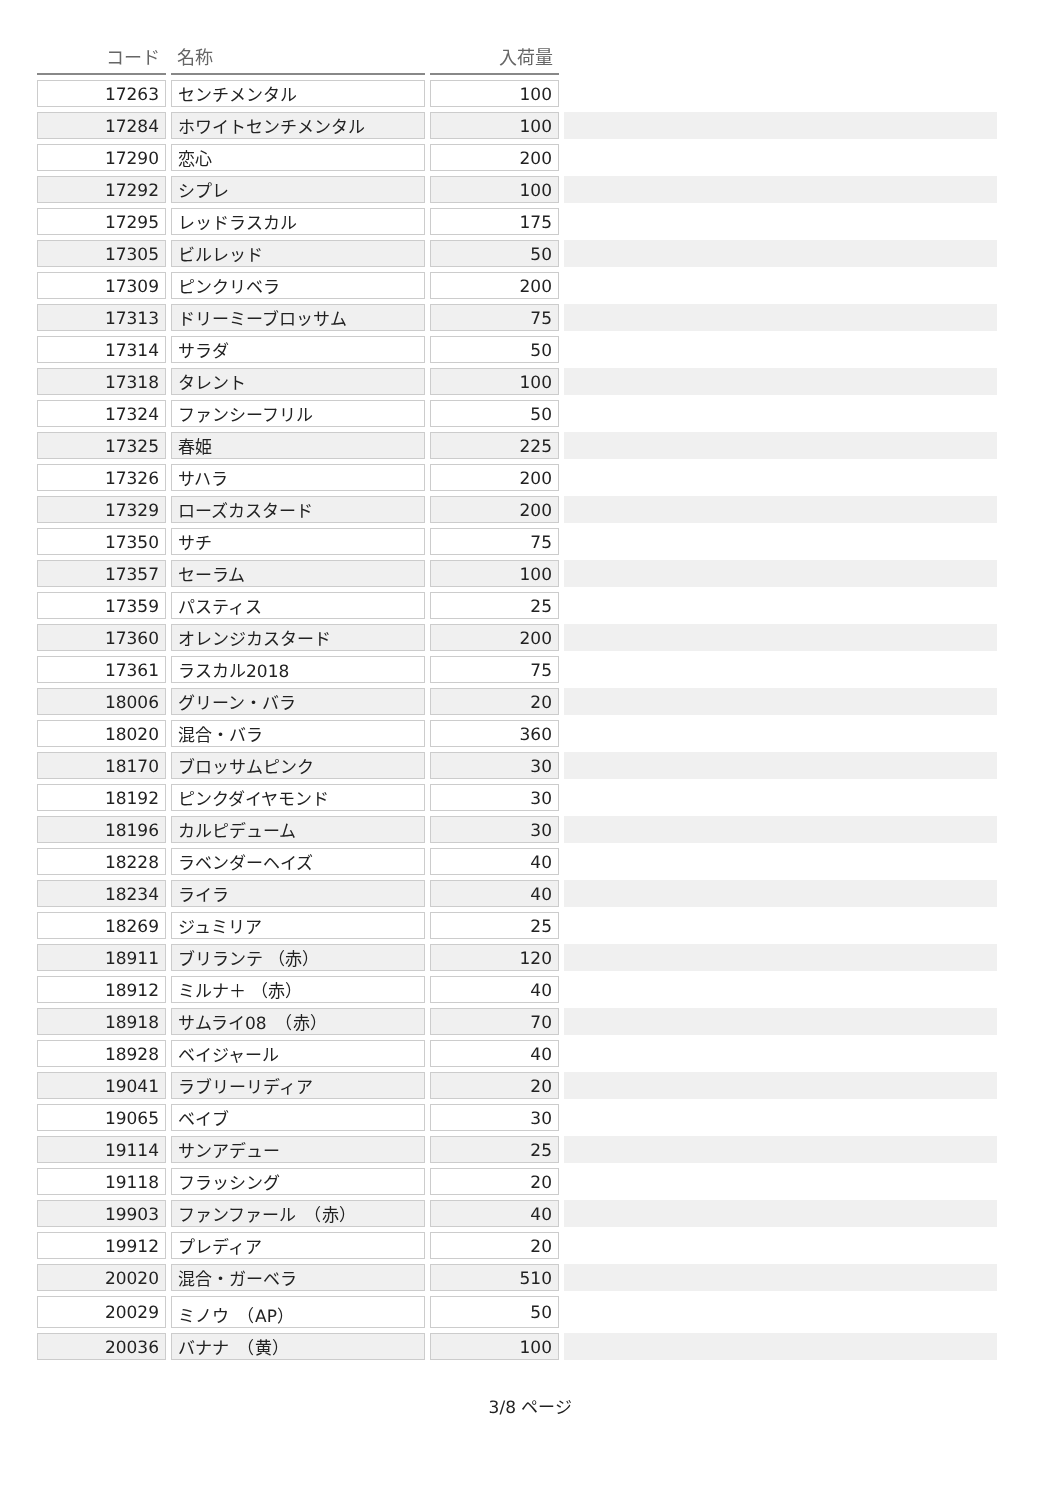| コード | 名称 | 入荷量 | |
| --- | --- | --- | --- |
| 17263 | センチメンタル | 100 | |
| 17284 | ホワイトセンチメンタル | 100 | |
| 17290 | 恋心 | 200 | |
| 17292 | シプレ | 100 | |
| 17295 | レッドラスカル | 175 | |
| 17305 | ビルレッド | 50 | |
| 17309 | ピンクリベラ | 200 | |
| 17313 | ドリーミーブロッサム | 75 | |
| 17314 | サラダ | 50 | |
| 17318 | タレント | 100 | |
| 17324 | ファンシーフリル | 50 | |
| 17325 | 春姫 | 225 | |
| 17326 | サハラ | 200 | |
| 17329 | ローズカスタード | 200 | |
| 17350 | サチ | 75 | |
| 17357 | セーラム | 100 | |
| 17359 | パスティス | 25 | |
| 17360 | オレンジカスタード | 200 | |
| 17361 | ラスカル2018 | 75 | |
| 18006 | グリーン・バラ | 20 | |
| 18020 | 混合・バラ | 360 | |
| 18170 | ブロッサムピンク | 30 | |
| 18192 | ピンクダイヤモンド | 30 | |
| 18196 | カルピデューム | 30 | |
| 18228 | ラベンダーヘイズ | 40 | |
| 18234 | ライラ | 40 | |
| 18269 | ジュミリア | 25 | |
| 18911 | ブリランテ （赤） | 120 | |
| 18912 | ミルナ＋ （赤） | 40 | |
| 18918 | サムライ08 （赤） | 70 | |
| 18928 | ベイジャール | 40 | |
| 19041 | ラブリーリディア | 20 | |
| 19065 | ベイブ | 30 | |
| 19114 | サンアデュー | 25 | |
| 19118 | フラッシング | 20 | |
| 19903 | ファンファール （赤） | 40 | |
| 19912 | プレディア | 20 | |
| 20020 | 混合・ガーベラ | 510 | |
| 20029 | ミノウ （AP） | 50 | |
| 20036 | バナナ （黄） | 100 | |
3/8 ページ